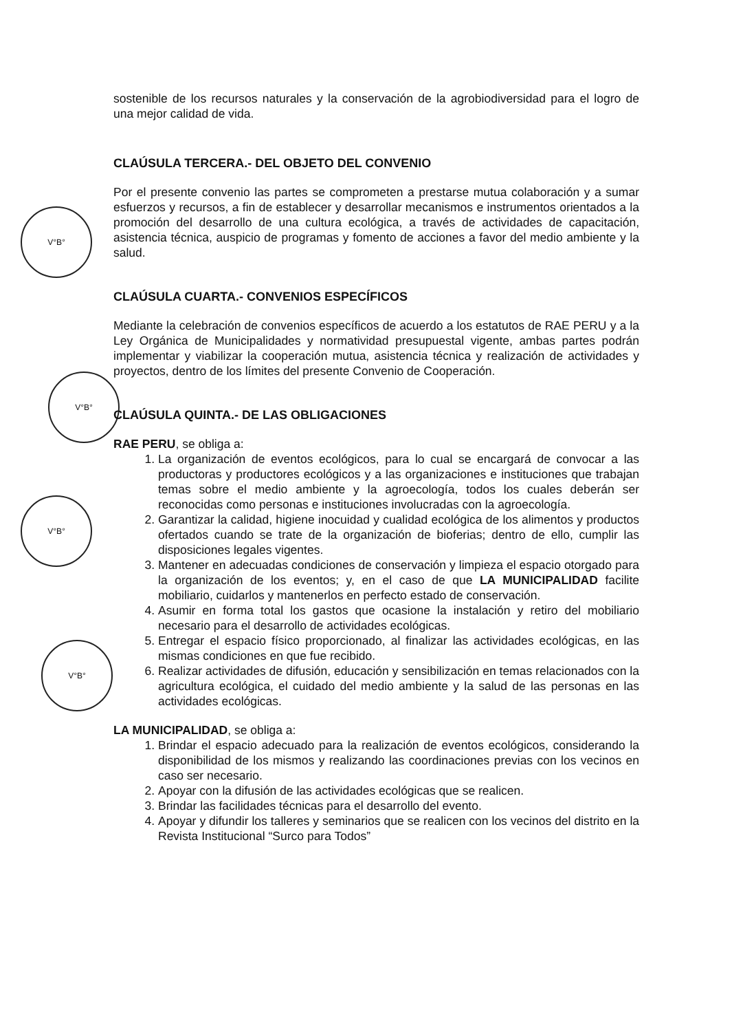V°B°
V°B°
V°B°
V°B°
sostenible de los recursos naturales y la conservación de la agrobiodiversidad para el logro de una mejor calidad de vida.
CLAÚSULA TERCERA.- DEL OBJETO DEL CONVENIO
Por el presente convenio las partes se comprometen a prestarse mutua colaboración y a sumar esfuerzos y recursos, a fin de establecer y desarrollar mecanismos e instrumentos orientados a la promoción del desarrollo de una cultura ecológica, a través de actividades de capacitación, asistencia técnica, auspicio de programas y fomento de acciones a favor del medio ambiente y la salud.
CLAÚSULA CUARTA.- CONVENIOS ESPECÍFICOS
Mediante la celebración de convenios específicos de acuerdo a los estatutos de RAE PERU y a la Ley Orgánica de Municipalidades y normatividad presupuestal vigente, ambas partes podrán implementar y viabilizar la cooperación mutua, asistencia técnica y realización de actividades y proyectos, dentro de los límites del presente Convenio de Cooperación.
CLAÚSULA QUINTA.- DE LAS OBLIGACIONES
RAE PERU, se obliga a:
1. La organización de eventos ecológicos, para lo cual se encargará de convocar a las productoras y productores ecológicos y a las organizaciones e instituciones que trabajan temas sobre el medio ambiente y la agroecología, todos los cuales deberán ser reconocidas como personas e instituciones involucradas con la agroecología.
2. Garantizar la calidad, higiene inocuidad y cualidad ecológica de los alimentos y productos ofertados cuando se trate de la organización de bioferias; dentro de ello, cumplir las disposiciones legales vigentes.
3. Mantener en adecuadas condiciones de conservación y limpieza el espacio otorgado para la organización de los eventos; y, en el caso de que LA MUNICIPALIDAD facilite mobiliario, cuidarlos y mantenerlos en perfecto estado de conservación.
4. Asumir en forma total los gastos que ocasione la instalación y retiro del mobiliario necesario para el desarrollo de actividades ecológicas.
5. Entregar el espacio físico proporcionado, al finalizar las actividades ecológicas, en las mismas condiciones en que fue recibido.
6. Realizar actividades de difusión, educación y sensibilización en temas relacionados con la agricultura ecológica, el cuidado del medio ambiente y la salud de las personas en las actividades ecológicas.
LA MUNICIPALIDAD, se obliga a:
1. Brindar el espacio adecuado para la realización de eventos ecológicos, considerando la disponibilidad de los mismos y realizando las coordinaciones previas con los vecinos en caso ser necesario.
2. Apoyar con la difusión de las actividades ecológicas que se realicen.
3. Brindar las facilidades técnicas para el desarrollo del evento.
4. Apoyar y difundir los talleres y seminarios que se realicen con los vecinos del distrito en la Revista Institucional “Surco para Todos”